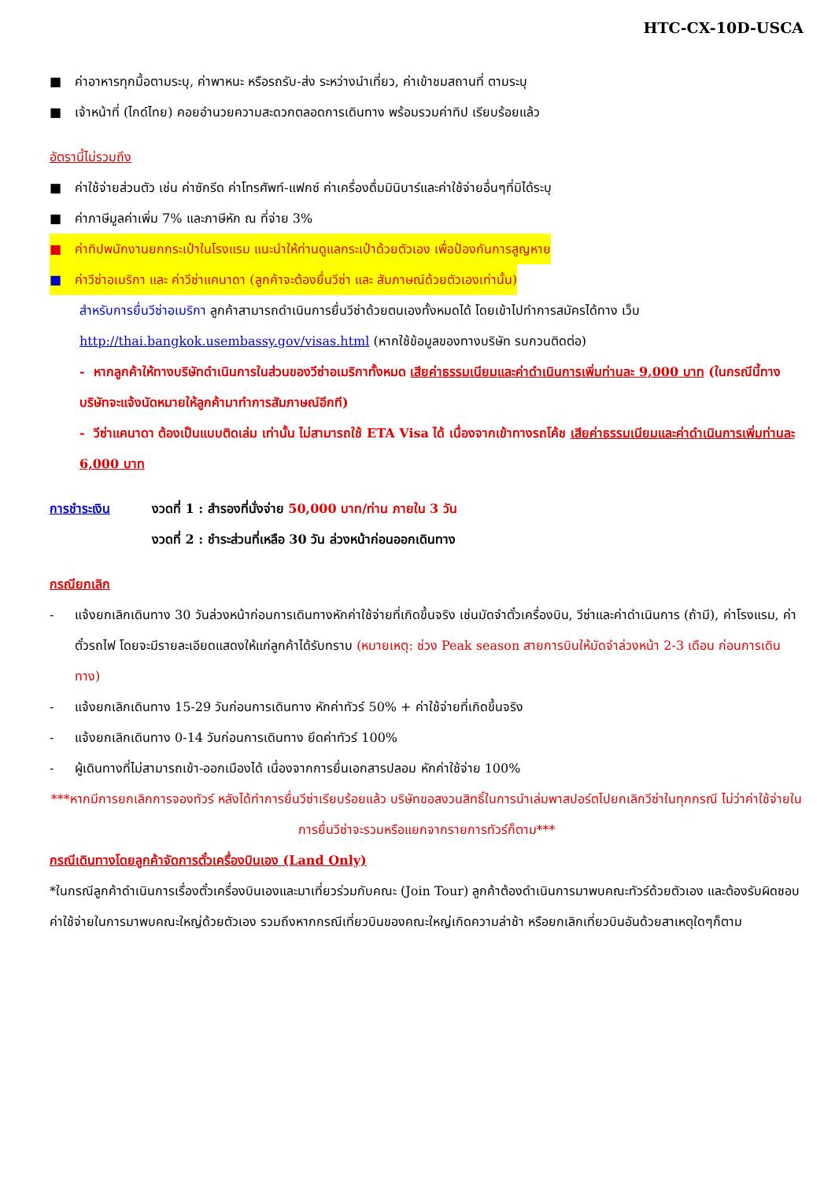HTC-CX-10D-USCA
■ ค่าอาหารทุกมื้อตามระบุ, ค่าพาหนะ หรือรถรับ-ส่ง ระหว่างนำเที่ยว, ค่าเข้าชมสถานที่ ตามระบุ
■ เจ้าหน้าที่ (ไกด์ไทย) คอยอำนวยความสะดวกตลอดการเดินทาง พร้อมรวมค่าทิป เรียบร้อยแล้ว
อัตรานี้ไม่รวมถึง
■ ค่าใช้จ่ายส่วนตัว เช่น ค่าซักรีด ค่าโทรศัพท์-แฟกซ์ ค่าเครื่องดื่มมินิบาร์และค่าใช้จ่ายอื่นๆที่มิได้ระบุ
■ ค่าภาษีมูลค่าเพิ่ม 7% และภาษีหัก ณ ที่จ่าย 3%
■ ค่าทิปพนักงานยกกระเป๋าในโรงแรม แนะนำให้ท่านดูแลกระเป๋าด้วยตัวเอง เพื่อป้องกันการสูญหาย
■ ค่าวีซ่าอเมริกา และ ค่าวีซ่าแคนาดา (ลูกค้าจะต้องยื่นวีซ่า และ สัมภาษณ์ด้วยตัวเองเท่านั้น)
สำหรับการยื่นวีซ่าอเมริกา ลูกค้าสามารถดำเนินการยื่นวีซ่าด้วยตนเองทั้งหมดได้ โดยเข้าไปทำการสมัครได้ทาง เว็บ http://thai.bangkok.usembassy.gov/visas.html (หากใช้ข้อมูลของทางบริษัท รบกวนติดต่อ)
- หากลูกค้าให้ทางบริษัทดำเนินการในส่วนของวีซ่าอเมริกาทั้งหมด เสียค่าธรรมเนียมและค่าดำเนินการเพิ่มท่านละ 9,000 บาท (ในกรณีนี้ทางบริษัทจะแจ้งนัดหมายให้ลูกค้ามาทำการสัมภาษณ์อีกที)
- วีซ่าแคนาดา ต้องเป็นแบบติดเล่ม เท่านั้น ไม่สามารถใช้ ETA Visa ได้ เนื่องจากเข้าทางรถโค้ช เสียค่าธรรมเนียมและค่าดำเนินการเพิ่มท่านละ 6,000 บาท
การชำระเงิน งวดที่ 1 : สำรองที่นั่งจ่าย 50,000 บาท/ท่าน ภายใน 3 วัน
งวดที่ 2 : ชำระส่วนที่เหลือ 30 วัน ล่วงหน้าก่อนออกเดินทาง
กรณียกเลิก
- แจ้งยกเลิกเดินทาง 30 วันล่วงหน้าก่อนการเดินทางหักค่าใช้จ่ายที่เกิดขึ้นจริง เช่นมัดจำตั๋วเครื่องบิน, วีซ่าและค่าดำเนินการ (ถ้ามี), ค่าโรงแรม, ค่าตั๋วรถไฟ โดยจะมีรายละเอียดแสดงให้แก่ลูกค้าได้รับทราบ (หมายเหตุ: ช่วง Peak season สายการบินให้มัดจำล่วงหน้า 2-3 เดือน ก่อนการเดินทาง)
- แจ้งยกเลิกเดินทาง 15-29 วันก่อนการเดินทาง หักค่าทัวร์ 50% + ค่าใช้จ่ายที่เกิดขึ้นจริง
- แจ้งยกเลิกเดินทาง 0-14 วันก่อนการเดินทาง ยึดค่าทัวร์ 100%
- ผู้เดินทางที่ไม่สามารถเข้า-ออกเมืองได้ เนื่องจากการยื่นเอกสารปลอม หักค่าใช้จ่าย 100%
***หากมีการยกเลิกการจองทัวร์ หลังได้ทำการยื่นวีซ่าเรียบร้อยแล้ว บริษัทขอสงวนสิทธิ์ในการนำเล่มพาสปอร์ตไปยกเลิกวีซ่าในทุกกรณี ไม่ว่าค่าใช้จ่ายในการยื่นวีซ่าจะรวมหรือแยกจากรายการทัวร์ก็ตาม***
กรณีเดินทางโดยลูกค้าจัดการตั๋วเครื่องบินเอง (Land Only)
*ในกรณีลูกค้าดำเนินการเรื่องตั๋วเครื่องบินเองและมาเที่ยวร่วมกับคณะ (Join Tour) ลูกค้าต้องดำเนินการมาพบคณะทัวร์ด้วยตัวเอง และต้องรับผิดชอบค่าใช้จ่ายในการมาพบคณะใหญ่ด้วยตัวเอง รวมถึงหากกรณีเที่ยวบินของคณะใหญ่เกิดความล่าช้า หรือยกเลิกเที่ยวบินอันด้วยสาเหตุใดๆก็ตาม